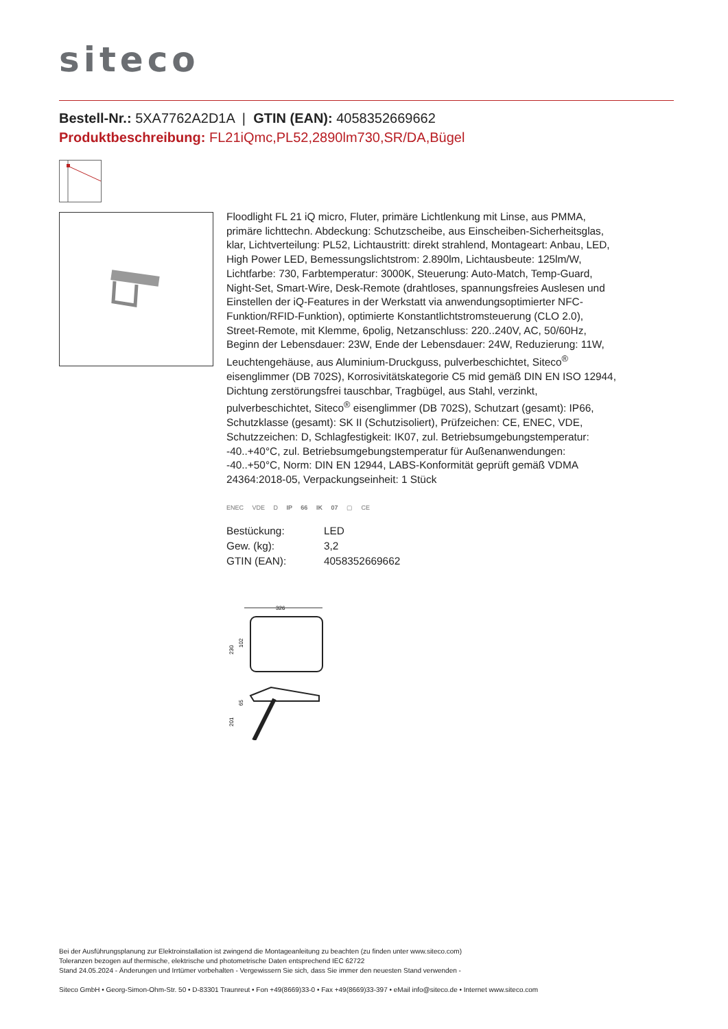siteco
Bestell-Nr.: 5XA7762A2D1A | GTIN (EAN): 4058352669662
Produktbeschreibung: FL21iQmc,PL52,2890lm730,SR/DA,Bügel
Floodlight FL 21 iQ micro, Fluter, primäre Lichtlenkung mit Linse, aus PMMA, primäre lichttechn. Abdeckung: Schutzscheibe, aus Einscheiben-Sicherheitsglas, klar, Lichtverteilung: PL52, Lichtaustritt: direkt strahlend, Montageart: Anbau, LED, High Power LED, Bemessungslichtstrom: 2.890lm, Lichtausbeute: 125lm/W, Lichtfarbe: 730, Farbtemperatur: 3000K, Steuerung: Auto-Match, Temp-Guard, Night-Set, Smart-Wire, Desk-Remote (drahtloses, spannungsfreies Auslesen und Einstellen der iQ-Features in der Werkstatt via anwendungsoptimierter NFC-Funktion/RFID-Funktion), optimierte Konstantlichtstromsteuerung (CLO 2.0), Street-Remote, mit Klemme, 6polig, Netzanschluss: 220..240V, AC, 50/60Hz, Beginn der Lebensdauer: 23W, Ende der Lebensdauer: 24W, Reduzierung: 11W, Leuchtengehäuse, aus Aluminium-Druckguss, pulverbeschichtet, Siteco<sup>®</sup> eisenglimmer (DB 702S), Korrosivitätskategorie C5 mid gemäß DIN EN ISO 12944, Dichtung zerstörungsfrei tauschbar, Tragbügel, aus Stahl, verzinkt, pulverbeschichtet, Siteco<sup>®</sup> eisenglimmer (DB 702S), Schutzart (gesamt): IP66, Schutzklasse (gesamt): SK II (Schutzisoliert), Prüfzeichen: CE, ENEC, VDE, Schutzzeichen: D, Schlagfestigkeit: IK07, zul. Betriebsumgebungstemperatur: -40..+40°C, zul. Betriebsumgebungstemperatur für Außenanwendungen: -40..+50°C, Norm: DIN EN 12944, LABS-Konformität geprüft gemäß VDMA 24364:2018-05, Verpackungseinheit: 1 Stück
ENEC VDE D IP 66 IK 07 ▢ CE
| Bestückung: | LED |
| Gew. (kg): | 3,2 |
| GTIN (EAN): | 4058352669662 |
326
230
102
65
201
Bei der Ausführungsplanung zur Elektroinstallation ist zwingend die Montageanleitung zu beachten (zu finden unter www.siteco.com)
Toleranzen bezogen auf thermische, elektrische und photometrische Daten entsprechend IEC 62722
Stand 24.05.2024 - Änderungen und Irrtümer vorbehalten - Vergewissern Sie sich, dass Sie immer den neuesten Stand verwenden -
Siteco GmbH • Georg-Simon-Ohm-Str. 50 • D-83301 Traunreut • Fon +49(8669)33-0 • Fax +49(8669)33-397 • eMail info@siteco.de • Internet www.siteco.com